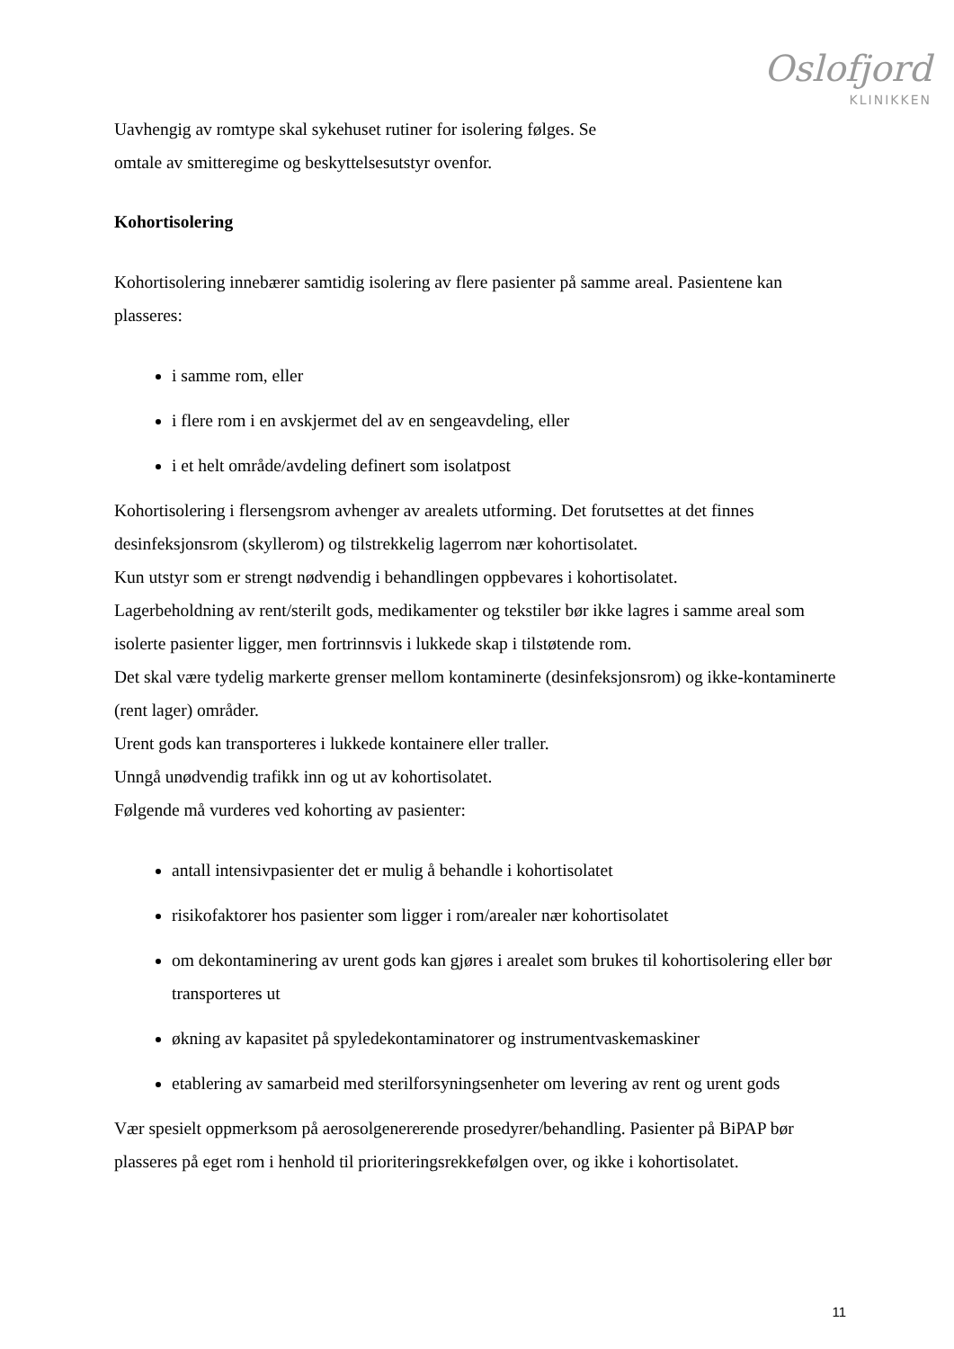Oslofjord
KLINIKKEN
Uavhengig av romtype skal sykehuset rutiner for isolering følges. Se
omtale av smitteregime og beskyttelsesutstyr ovenfor.
Kohortisolering
Kohortisolering innebærer samtidig isolering av flere pasienter på samme areal. Pasientene kan plasseres:
i samme rom, eller
i flere rom i en avskjermet del av en sengeavdeling, eller
i et helt område/avdeling definert som isolatpost
Kohortisolering i flersengsrom avhenger av arealets utforming. Det forutsettes at det finnes desinfeksjonsrom (skyllerom) og tilstrekkelig lagerrom nær kohortisolatet.
Kun utstyr som er strengt nødvendig i behandlingen oppbevares i kohortisolatet.
Lagerbeholdning av rent/sterilt gods, medikamenter og tekstiler bør ikke lagres i samme areal som isolerte pasienter ligger, men fortrinnsvis i lukkede skap i tilstøtende rom.
Det skal være tydelig markerte grenser mellom kontaminerte (desinfeksjonsrom) og ikke-kontaminerte (rent lager) områder.
Urent gods kan transporteres i lukkede kontainere eller traller.
Unngå unødvendig trafikk inn og ut av kohortisolatet.
Følgende må vurderes ved kohorting av pasienter:
antall intensivpasienter det er mulig å behandle i kohortisolatet
risikofaktorer hos pasienter som ligger i rom/arealer nær kohortisolatet
om dekontaminering av urent gods kan gjøres i arealet som brukes til kohortisolering eller bør transporteres ut
økning av kapasitet på spyledekontaminatorer og instrumentvaskemaskiner
etablering av samarbeid med sterilforsyningsenheter om levering av rent og urent gods
Vær spesielt oppmerksom på aerosolgenererende prosedyrer/behandling. Pasienter på BiPAP bør plasseres på eget rom i henhold til prioriteringsrekkefølgen over, og ikke i kohortisolatet.
11